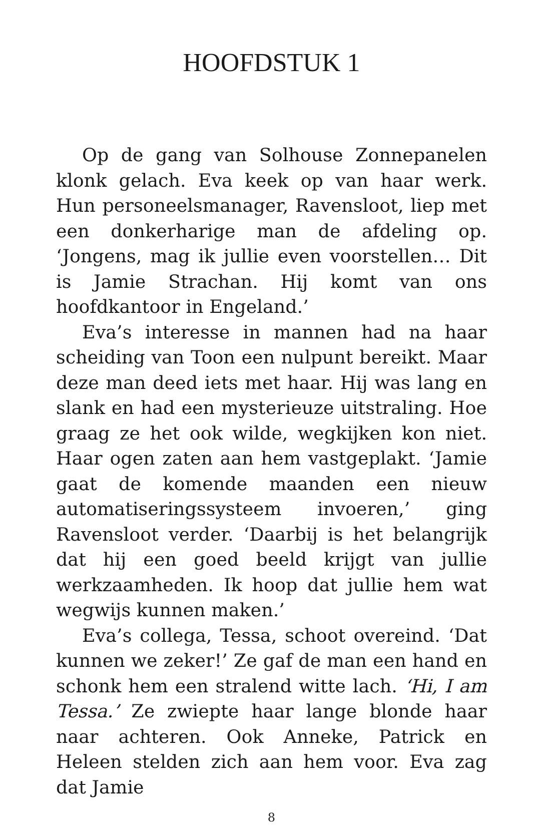HOOFDSTUK 1
Op de gang van Solhouse Zonnepanelen klonk gelach. Eva keek op van haar werk. Hun personeelsmanager, Ravensloot, liep met een donkerharige man de afdeling op. ‘Jongens, mag ik jullie even voorstellen… Dit is Jamie Strachan. Hij komt van ons hoofdkantoor in Engeland.’
Eva’s interesse in mannen had na haar schei­ding van Toon een nulpunt bereikt. Maar deze man deed iets met haar. Hij was lang en slank en had een mysterieuze uitstraling. Hoe graag ze het ook wilde, wegkijken kon niet. Haar ogen zaten aan hem vastgeplakt. ‘Jamie gaat de komende maanden een nieuw automatiserings­systeem invoeren,’ ging Ravensloot verder. ‘Daarbij is het belangrijk dat hij een goed beeld krijgt van jullie werkzaamheden. Ik hoop dat jullie hem wat wegwijs kunnen maken.’
Eva’s collega, Tessa, schoot overeind. ‘Dat kunnen we zeker!’ Ze gaf de man een hand en schonk hem een stralend witte lach. ‘Hi, I am Tessa.’ Ze zwiepte haar lange blonde haar naar achteren. Ook Anneke, Patrick en Heleen stelden zich aan hem voor. Eva zag dat Jamie
8